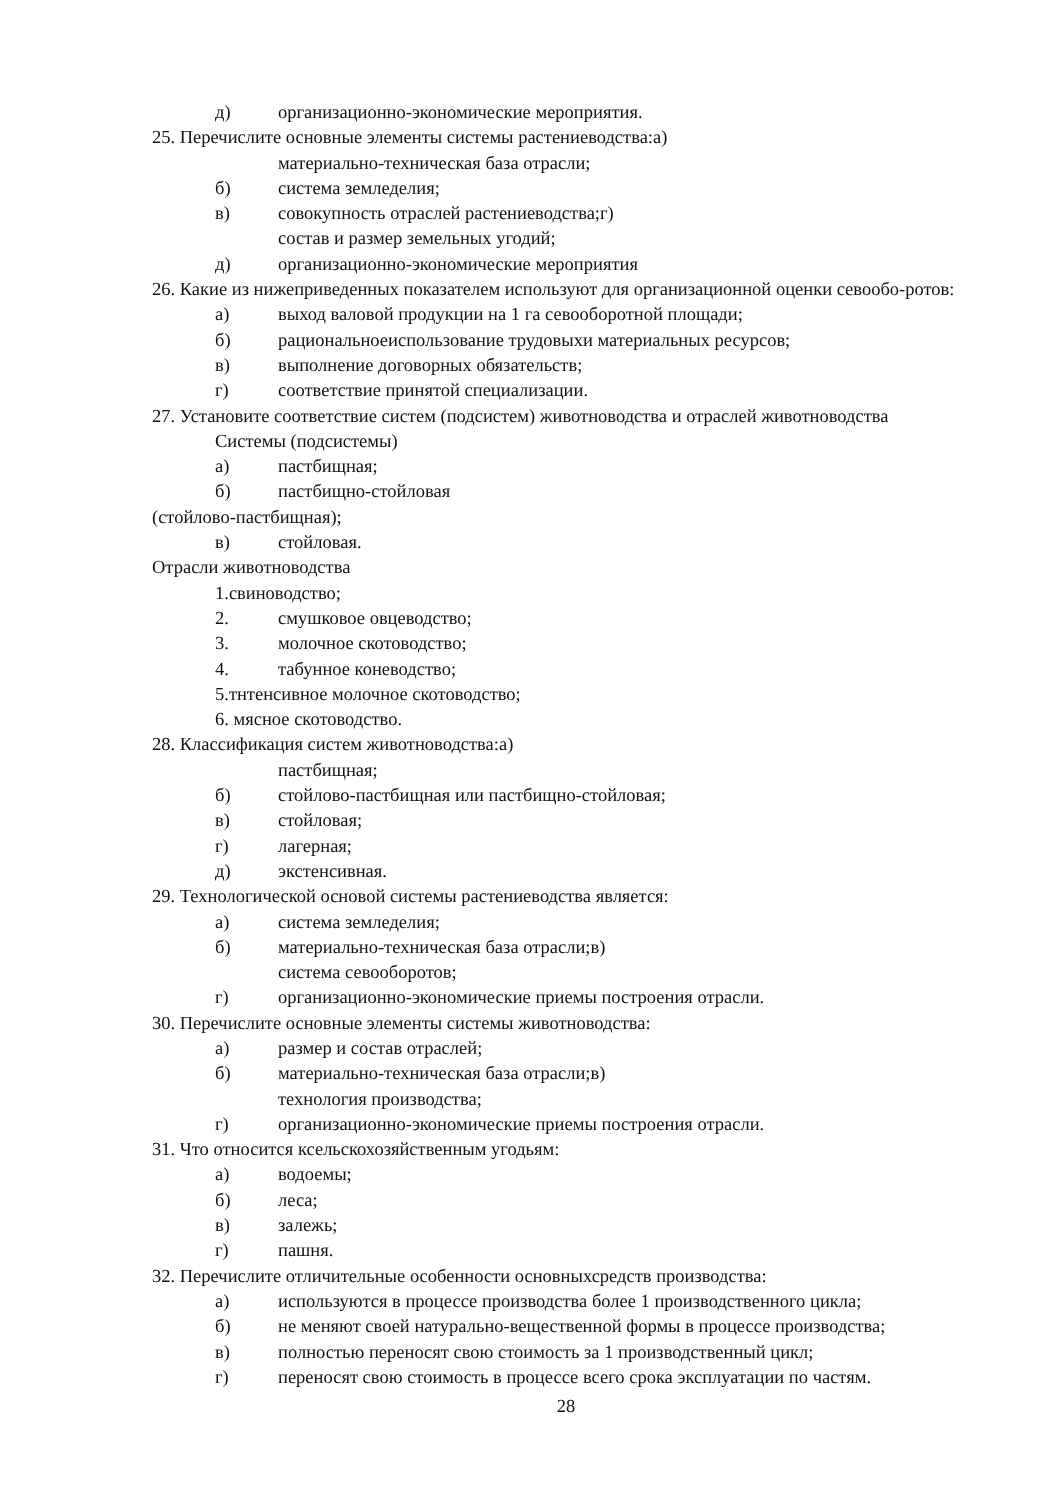д) организационно-экономические мероприятия.
25. Перечислите основные элементы системы растениеводства:а)
материально-техническая база отрасли;
б) система земледелия;
в) совокупность отраслей растениеводства;г)
состав и размер земельных угодий;
д) организационно-экономические мероприятия
26. Какие из нижеприведенных показателем используют для организационной оценки севообо-ротов:
а) выход валовой продукции на 1 га севооборотной площади;
б) рациональноеиспользование трудовыхи материальных ресурсов;
в) выполнение договорных обязательств;
г) соответствие принятой специализации.
27. Установите соответствие систем (подсистем) животноводства и отраслей животноводства
Системы (подсистемы)
а) пастбищная;
б) пастбищно-стойловая
(стойлово-пастбищная);
в) стойловая.
Отрасли животноводства
1.свиноводство;
2. смушковое овцеводство;
3. молочное скотоводство;
4. табунное коневодство;
5.тнтенсивное молочное скотоводство;
6. мясное скотоводство.
28. Классификация систем животноводства:а)
пастбищная;
б) стойлово-пастбищная или пастбищно-стойловая;
в) стойловая;
г) лагерная;
д) экстенсивная.
29. Технологической основой системы растениеводства является:
а) система земледелия;
б) материально-техническая база отрасли;в)
система севооборотов;
г) организационно-экономические приемы построения отрасли.
30. Перечислите основные элементы системы животноводства:
а) размер и состав отраслей;
б) материально-техническая база отрасли;в)
технология производства;
г) организационно-экономические приемы построения отрасли.
31. Что относится ксельскохозяйственным угодьям:
а) водоемы;
б) леса;
в) залежь;
г) пашня.
32. Перечислите отличительные особенности основныхсредств производства:
а) используются в процессе производства более 1 производственного цикла;
б) не меняют своей натурально-вещественной формы в процессе производства;
в) полностью переносят свою стоимость за 1 производственный цикл;
г) переносят свою стоимость в процессе всего срока эксплуатации по частям.
28